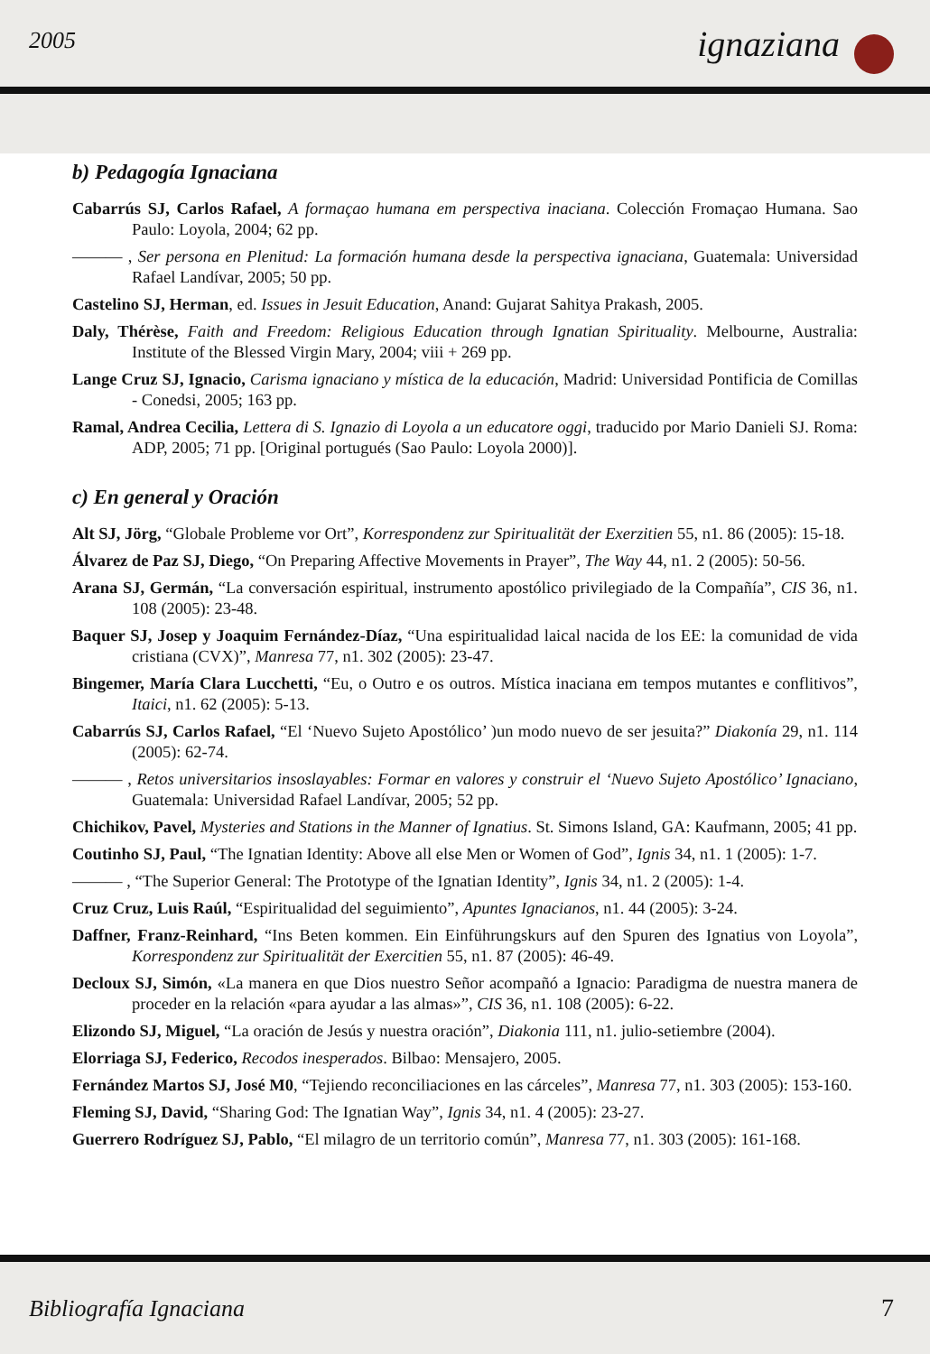2005 ignaziana
b) Pedagogía Ignaciana
Cabarrús SJ, Carlos Rafael, A formaçao humana em perspectiva inaciana. Colección Fromaçao Humana. Sao Paulo: Loyola, 2004; 62 pp.
——— , Ser persona en Plenitud: La formación humana desde la perspectiva ignaciana, Guatemala: Universidad Rafael Landívar, 2005; 50 pp.
Castelino SJ, Herman, ed. Issues in Jesuit Education, Anand: Gujarat Sahitya Prakash, 2005.
Daly, Thérèse, Faith and Freedom: Religious Education through Ignatian Spirituality. Melbourne, Australia: Institute of the Blessed Virgin Mary, 2004; viii + 269 pp.
Lange Cruz SJ, Ignacio, Carisma ignaciano y mística de la educación, Madrid: Universidad Pontificia de Comillas - Conedsi, 2005; 163 pp.
Ramal, Andrea Cecilia, Lettera di S. Ignazio di Loyola a un educatore oggi, traducido por Mario Danieli SJ. Roma: ADP, 2005; 71 pp. [Original portugués (Sao Paulo: Loyola 2000)].
c) En general y Oración
Alt SJ, Jörg, “Globale Probleme vor Ort”, Korrespondenz zur Spiritualität der Exerzitien 55, n1. 86 (2005): 15-18.
Álvarez de Paz SJ, Diego, “On Preparing Affective Movements in Prayer”, The Way 44, n1. 2 (2005): 50-56.
Arana SJ, Germán, “La conversación espiritual, instrumento apostólico privilegiado de la Compañía”, CIS 36, n1. 108 (2005): 23-48.
Baquer SJ, Josep y Joaquim Fernández-Díaz, “Una espiritualidad laical nacida de los EE: la comunidad de vida cristiana (CVX)”, Manresa 77, n1. 302 (2005): 23-47.
Bingemer, María Clara Lucchetti, “Eu, o Outro e os outros. Mística inaciana em tempos mutantes e conflitivos”, Itaici, n1. 62 (2005): 5-13.
Cabarrús SJ, Carlos Rafael, “El ‘Nuevo Sujeto Apostólico’ )un modo nuevo de ser jesuita?” Diakonía 29, n1. 114 (2005): 62-74.
——— , Retos universitarios insoslayables: Formar en valores y construir el ‘Nuevo Sujeto Apostólico’ Ignaciano, Guatemala: Universidad Rafael Landívar, 2005; 52 pp.
Chichikov, Pavel, Mysteries and Stations in the Manner of Ignatius. St. Simons Island, GA: Kaufmann, 2005; 41 pp.
Coutinho SJ, Paul, “The Ignatian Identity: Above all else Men or Women of God”, Ignis 34, n1. 1 (2005): 1-7.
——— , “The Superior General: The Prototype of the Ignatian Identity”, Ignis 34, n1. 2 (2005): 1-4.
Cruz Cruz, Luis Raúl, “Espiritualidad del seguimiento”, Apuntes Ignacianos, n1. 44 (2005): 3-24.
Daffner, Franz-Reinhard, “Ins Beten kommen. Ein Einführungskurs auf den Spuren des Ignatius von Loyola”, Korrespondenz zur Spiritualität der Exercitien 55, n1. 87 (2005): 46-49.
Decloux SJ, Simón, «La manera en que Dios nuestro Señor acompañó a Ignacio: Paradigma de nuestra manera de proceder en la relación «para ayudar a las almas»”, CIS 36, n1. 108 (2005): 6-22.
Elizondo SJ, Miguel, “La oración de Jesús y nuestra oración”, Diakonia 111, n1. julio-setiembre (2004).
Elorriaga SJ, Federico, Recodos inesperados. Bilbao: Mensajero, 2005.
Fernández Martos SJ, José M0, “Tejiendo reconciliaciones en las cárceles”, Manresa 77, n1. 303 (2005): 153-160.
Fleming SJ, David, “Sharing God: The Ignatian Way”, Ignis 34, n1. 4 (2005): 23-27.
Guerrero Rodríguez SJ, Pablo, “El milagro de un territorio común”, Manresa 77, n1. 303 (2005): 161-168.
Bibliografía Ignaciana 7